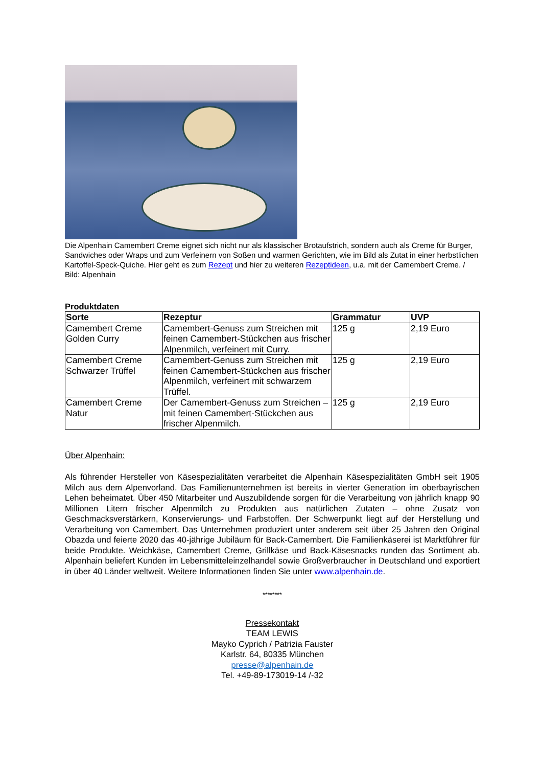Die Alpenhain Camembert Creme eignet sich nicht nur als klassischer Brotaufstrich, sondern auch als Creme für Burger, Sandwiches oder Wraps und zum Verfeinern von Soßen und warmen Gerichten, wie im Bild als Zutat in einer herbstlichen Kartoffel-Speck-Quiche. Hier geht es zum Rezept und hier zu weiteren Rezeptideen, u.a. mit der Camembert Creme. / Bild: Alpenhain
Produktdaten
| Sorte | Rezeptur | Grammatur | UVP |
| --- | --- | --- | --- |
| Camembert Creme Golden Curry | Camembert-Genuss zum Streichen mit feinen Camembert-Stückchen aus frischer Alpenmilch, verfeinert mit Curry. | 125 g | 2,19 Euro |
| Camembert Creme Schwarzer Trüffel | Camembert-Genuss zum Streichen mit feinen Camembert-Stückchen aus frischer Alpenmilch, verfeinert mit schwarzem Trüffel. | 125 g | 2,19 Euro |
| Camembert Creme Natur | Der Camembert-Genuss zum Streichen – mit feinen Camembert-Stückchen aus frischer Alpenmilch. | 125 g | 2,19 Euro |
Über Alpenhain:
Als führender Hersteller von Käsespezialitäten verarbeitet die Alpenhain Käsespezialitäten GmbH seit 1905 Milch aus dem Alpenvorland. Das Familienunternehmen ist bereits in vierter Generation im oberbayrischen Lehen beheimatet. Über 450 Mitarbeiter und Auszubildende sorgen für die Verarbeitung von jährlich knapp 90 Millionen Litern frischer Alpenmilch zu Produkten aus natürlichen Zutaten – ohne Zusatz von Geschmacksverstärkern, Konservierungs- und Farbstoffen. Der Schwerpunkt liegt auf der Herstellung und Verarbeitung von Camembert. Das Unternehmen produziert unter anderem seit über 25 Jahren den Original Obazda und feierte 2020 das 40-jährige Jubiläum für Back-Camembert. Die Familienkäserei ist Marktführer für beide Produkte. Weichkäse, Camembert Creme, Grillkäse und Back-Käsesnacks runden das Sortiment ab. Alpenhain beliefert Kunden im Lebensmitteleinzelhandel sowie Großverbraucher in Deutschland und exportiert in über 40 Länder weltweit. Weitere Informationen finden Sie unter www.alpenhain.de.
********
Pressekontakt
TEAM LEWIS
Mayko Cyprich / Patrizia Fauster
Karlstr. 64, 80335 München
presse@alpenhain.de
Tel. +49-89-173019-14 /-32